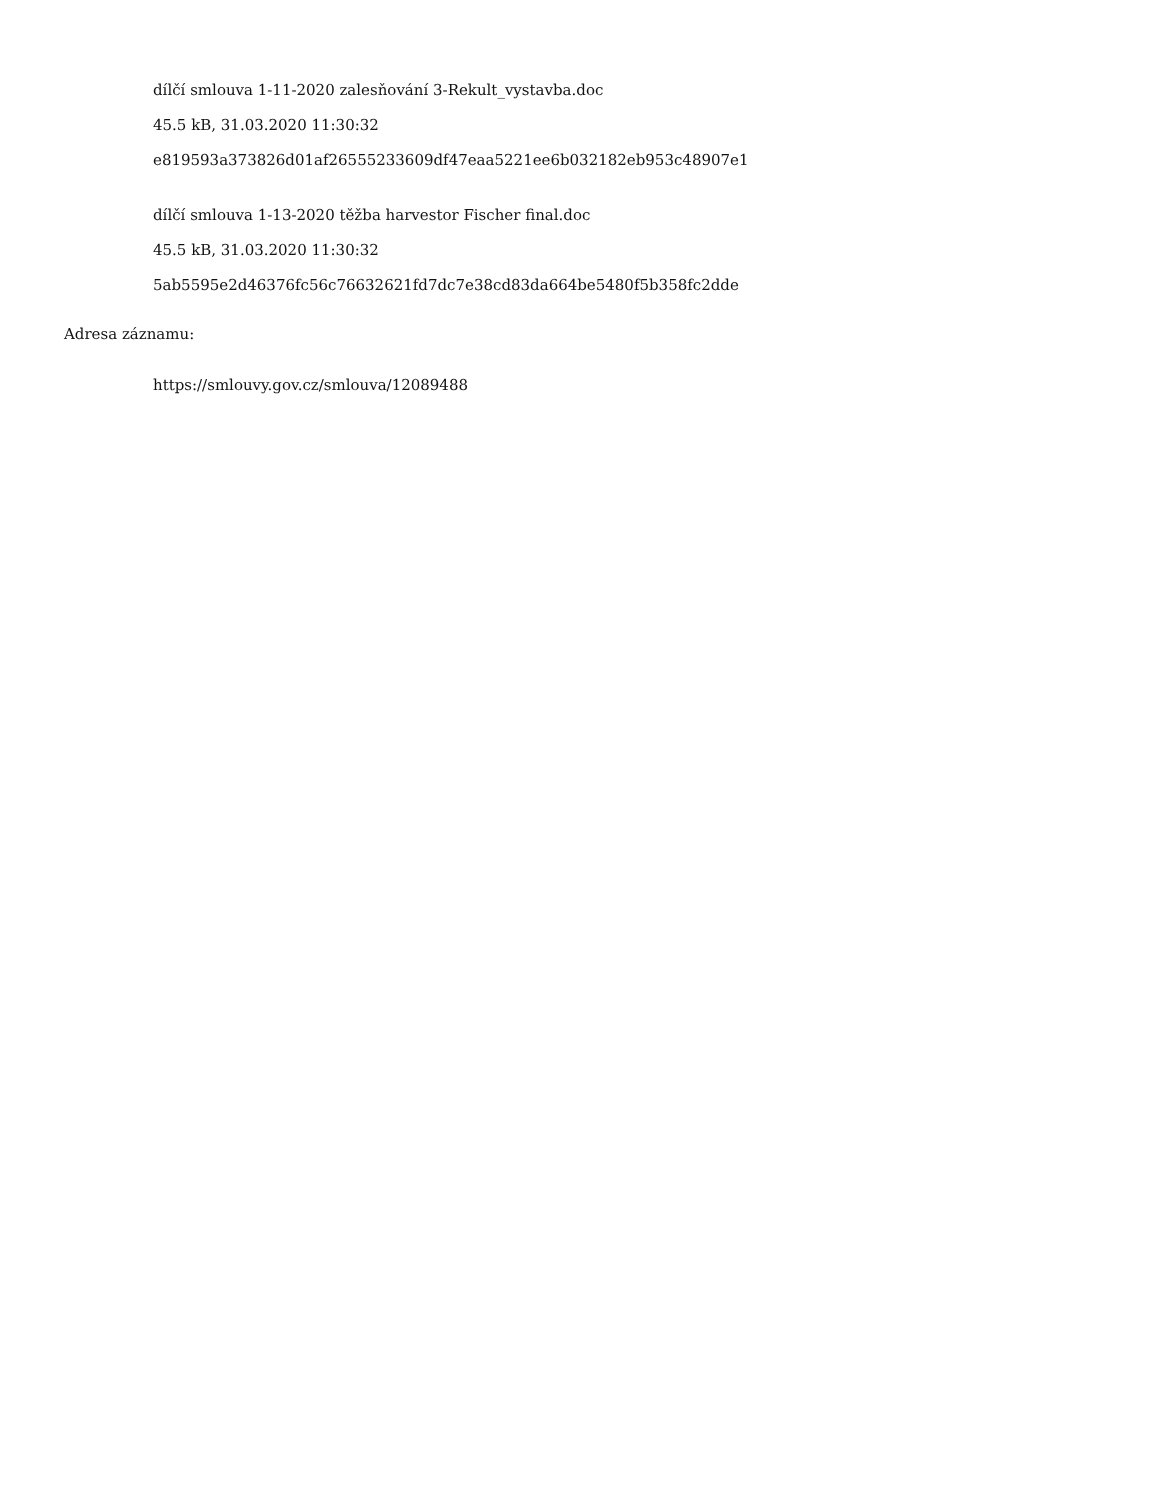dílčí smlouva 1-11-2020 zalesňování 3-Rekult_vystavba.doc
45.5 kB, 31.03.2020 11:30:32
e819593a373826d01af26555233609df47eaa5221ee6b032182eb953c48907e1
dílčí smlouva 1-13-2020 těžba harvestor Fischer final.doc
45.5 kB, 31.03.2020 11:30:32
5ab5595e2d46376fc56c76632621fd7dc7e38cd83da664be5480f5b358fc2dde
Adresa záznamu:
https://smlouvy.gov.cz/smlouva/12089488